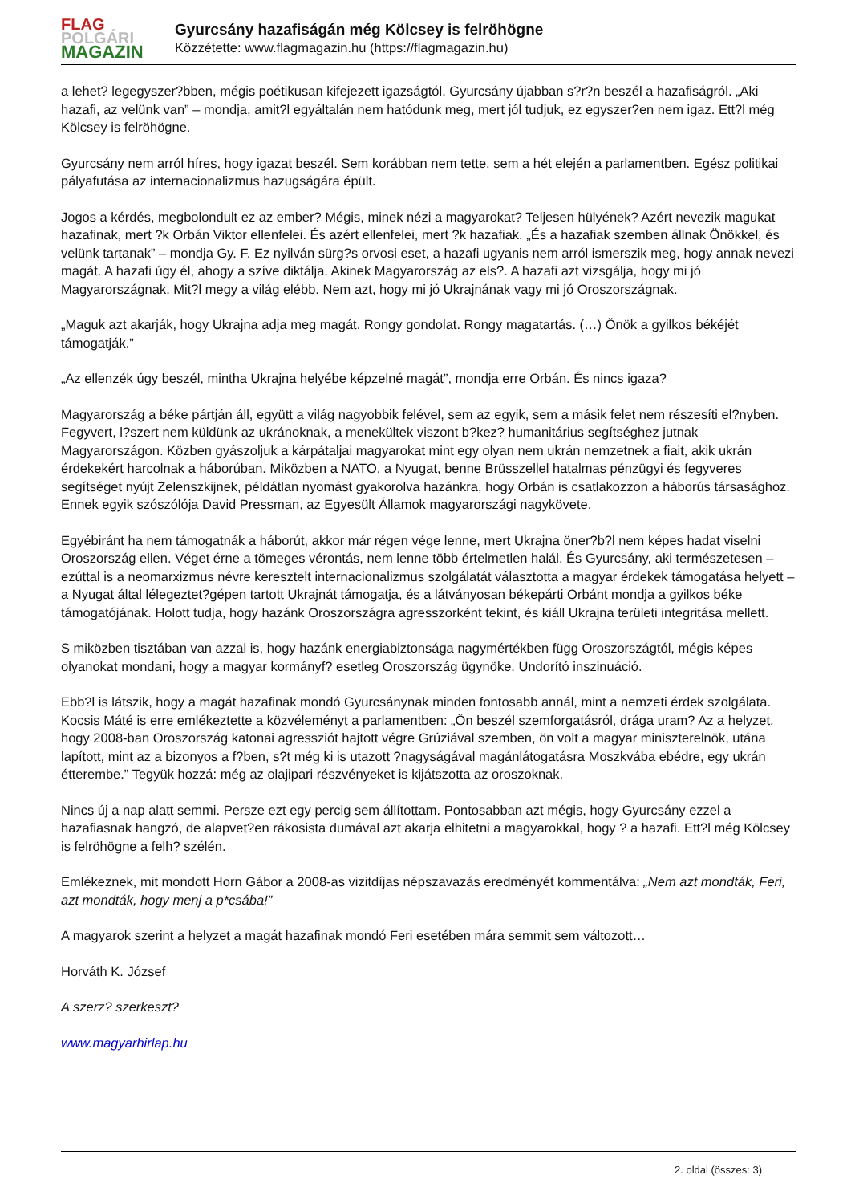FLAG
POLGÁRI
MAGAZIN
Gyurcsány hazafiságán még Kölcsey is felröhögne
Közzétette: www.flagmagazin.hu (https://flagmagazin.hu)
a lehet? legegyszer?bben, mégis poétikusan kifejezett igazságtól. Gyurcsány újabban s?r?n beszél a hazafiságról. „Aki hazafi, az velünk van” – mondja, amit?l egyáltalán nem hatódunk meg, mert jól tudjuk, ez egyszer?en nem igaz. Ett?l még Kölcsey is felröhögne.
Gyurcsány nem arról híres, hogy igazat beszél. Sem korábban nem tette, sem a hét elején a parlamentben. Egész politikai pályafutása az internacionalizmus hazugságára épült.
Jogos a kérdés, megbolondult ez az ember? Mégis, minek nézi a magyarokat? Teljesen hülyének? Azért nevezik magukat hazafinak, mert ?k Orbán Viktor ellenfelei. És azért ellenfelei, mert ?k hazafiak. „És a hazafiak szemben állnak Önökkel, és velünk tartanak” – mondja Gy. F. Ez nyilván sürg?s orvosi eset, a hazafi ugyanis nem arról ismerszik meg, hogy annak nevezi magát. A hazafi úgy él, ahogy a szíve diktálja. Akinek Magyarország az els?. A hazafi azt vizsgálja, hogy mi jó Magyarországnak. Mit?l megy a világ elébb. Nem azt, hogy mi jó Ukrajnának vagy mi jó Oroszországnak.
„Maguk azt akarják, hogy Ukrajna adja meg magát. Rongy gondolat. Rongy magatartás. (…) Önök a gyilkos békéjét támogatják.”
„Az ellenzék úgy beszél, mintha Ukrajna helyébe képzelné magát”, mondja erre Orbán. És nincs igaza?
Magyarország a béke pártján áll, együtt a világ nagyobbik felével, sem az egyik, sem a másik felet nem részesíti el?nyben. Fegyvert, l?szert nem küldünk az ukránoknak, a menekültek viszont b?kez? humanitárius segítséghez jutnak Magyarországon. Közben gyászoljuk a kárpátaljai magyarokat mint egy olyan nem ukrán nemzetnek a fiait, akik ukrán érdekekért harcolnak a háborúban. Miközben a NATO, a Nyugat, benne Brüsszellel hatalmas pénzügyi és fegyveres segítséget nyújt Zelenszkijnek, példátlan nyomást gyakorolva hazánkra, hogy Orbán is csatlakozzon a háborús társasághoz. Ennek egyik szószólója David Pressman, az Egyesült Államok magyarországi nagykövete.
Egyébiránt ha nem támogatnák a háborút, akkor már régen vége lenne, mert Ukrajna öner?b?l nem képes hadat viselni Oroszország ellen. Véget érne a tömeges vérontás, nem lenne több értelmetlen halál. És Gyurcsány, aki természetesen – ezúttal is a neomarxizmus névre keresztelt internacionalizmus szolgálatát választotta a magyar érdekek támogatása helyett – a Nyugat által lélegeztet?gépen tartott Ukrajnát támogatja, és a látványosan béke­párti Orbánt mondja a gyilkos béke támogatójának. Holott tudja, hogy hazánk Oroszországra agresszorként tekint, és kiáll Ukrajna területi integritása mellett.
S miközben tisztában van azzal is, hogy hazánk energiabiztonsága nagymértékben függ Oroszországtól, mégis képes olyanokat mondani, hogy a magyar kormányf? esetleg Oroszország ügynöke. Undorító inszinuáció.
Ebb?l is látszik, hogy a magát hazafinak mondó Gyurcsánynak minden fontosabb annál, mint a nemzeti érdek szolgálata. Kocsis Máté is erre emlékeztette a közvéleményt a parlamentben: „Ön beszél szemforgatásról, drága uram? Az a helyzet, hogy 2008-ban Oroszország katonai agressziót hajtott végre Grúziával szemben, ön volt a magyar miniszterelnök, utána lapított, mint az a bizonyos a f?ben, s?t még ki is utazott ?nagyságával magánlátogatásra Moszkvába ebédre, egy ukrán étterembe.” Tegyük hozzá: még az olajipari részvényeket is kijátszotta az oroszoknak.
Nincs új a nap alatt semmi. Persze ezt egy percig sem állítottam. Pontosabban azt mégis, hogy Gyurcsány ezzel a hazafiasnak hangzó, de alapvet?en rákosista dumával azt akarja elhitetni a magyarokkal, hogy ? a hazafi. Ett?l még Kölcsey is felröhögne a felh? szélén.
Emlékeznek, mit mondott Horn Gábor a 2008-as vizitdíjas népszavazás eredményét kommentálva: „Nem azt mondták, Feri, azt mondták, hogy menj a p*csába!”
A magyarok szerint a helyzet a magát hazafinak mondó Feri esetében mára semmit sem változott…
Horváth K. József
A szerz? szerkeszt?
www.magyarhirlap.hu
2. oldal (összes: 3)